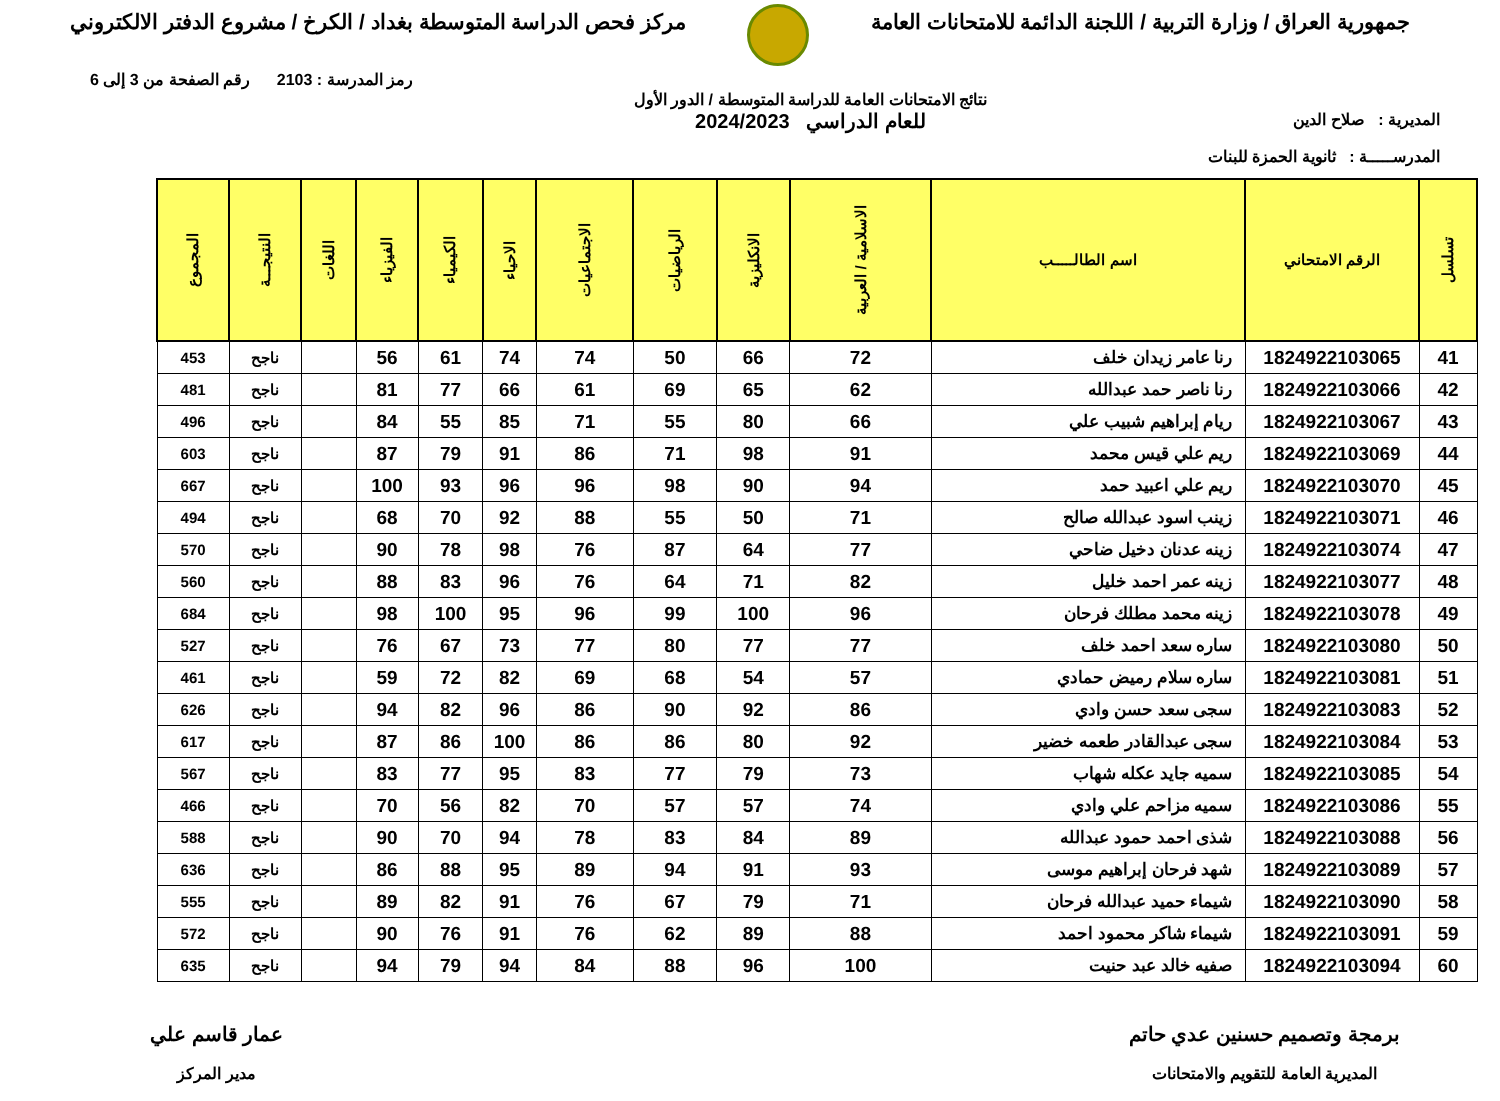جمهورية العراق / وزارة التربية / اللجنة الدائمة للامتحانات العامة
مركز فحص الدراسة المتوسطة بغداد / الكرخ / مشروع الدفتر الالكتروني
المديرية : صلاح الدين
المدرســـــة : ثانوية الحمزة للبنات
نتائج الامتحانات العامة للدراسة المتوسطة / الدور الأول
للعام الدراسي 2024/2023
رمز المدرسة : 2103 رقم الصفحة من 3 إلى 6
| تسلسل | الرقم الامتحاني | اسم الطالـــــب | الاسلامية / العربية | الانكليزية | الرياضيات | الاجتماعيات | الاحياء | الكيمياء | الفيزياء | اللغات | النتيجـــة | المجموع |
| --- | --- | --- | --- | --- | --- | --- | --- | --- | --- | --- | --- | --- |
| 41 | 1824922103065 | رنا عامر زيدان خلف | 72 | 66 | 50 | 74 | 74 | 61 | 56 | | ناجح | 453 |
| 42 | 1824922103066 | رنا ناصر حمد عبدالله | 62 | 65 | 69 | 61 | 66 | 77 | 81 | | ناجح | 481 |
| 43 | 1824922103067 | ريام إبراهيم شبيب علي | 66 | 80 | 55 | 71 | 85 | 55 | 84 | | ناجح | 496 |
| 44 | 1824922103069 | ريم علي قيس محمد | 91 | 98 | 71 | 86 | 91 | 79 | 87 | | ناجح | 603 |
| 45 | 1824922103070 | ريم علي اعبيد حمد | 94 | 90 | 98 | 96 | 96 | 93 | 100 | | ناجح | 667 |
| 46 | 1824922103071 | زينب اسود عبدالله صالح | 71 | 50 | 55 | 88 | 92 | 70 | 68 | | ناجح | 494 |
| 47 | 1824922103074 | زينه عدنان دخيل ضاحي | 77 | 64 | 87 | 76 | 98 | 78 | 90 | | ناجح | 570 |
| 48 | 1824922103077 | زينه عمر احمد خليل | 82 | 71 | 64 | 76 | 96 | 83 | 88 | | ناجح | 560 |
| 49 | 1824922103078 | زينه محمد مطلك فرحان | 96 | 100 | 99 | 96 | 95 | 100 | 98 | | ناجح | 684 |
| 50 | 1824922103080 | ساره سعد احمد خلف | 77 | 77 | 80 | 77 | 73 | 67 | 76 | | ناجح | 527 |
| 51 | 1824922103081 | ساره سلام رميض حمادي | 57 | 54 | 68 | 69 | 82 | 72 | 59 | | ناجح | 461 |
| 52 | 1824922103083 | سجى سعد حسن وادي | 86 | 92 | 90 | 86 | 96 | 82 | 94 | | ناجح | 626 |
| 53 | 1824922103084 | سجى عبدالقادر طعمه خضير | 92 | 80 | 86 | 86 | 100 | 86 | 87 | | ناجح | 617 |
| 54 | 1824922103085 | سميه جايد عكله شهاب | 73 | 79 | 77 | 83 | 95 | 77 | 83 | | ناجح | 567 |
| 55 | 1824922103086 | سميه مزاحم علي وادي | 74 | 57 | 57 | 70 | 82 | 56 | 70 | | ناجح | 466 |
| 56 | 1824922103088 | شذى احمد حمود عبدالله | 89 | 84 | 83 | 78 | 94 | 70 | 90 | | ناجح | 588 |
| 57 | 1824922103089 | شهد فرحان إبراهيم موسى | 93 | 91 | 94 | 89 | 95 | 88 | 86 | | ناجح | 636 |
| 58 | 1824922103090 | شيماء حميد عبدالله فرحان | 71 | 79 | 67 | 76 | 91 | 82 | 89 | | ناجح | 555 |
| 59 | 1824922103091 | شيماء شاكر محمود احمد | 88 | 89 | 62 | 76 | 91 | 76 | 90 | | ناجح | 572 |
| 60 | 1824922103094 | صفيه خالد عبد حنيت | 100 | 96 | 88 | 84 | 94 | 79 | 94 | | ناجح | 635 |
برمجة وتصميم حسنين عدي حاتم
المديرية العامة للتقويم والامتحانات
عمار قاسم علي
مدير المركز